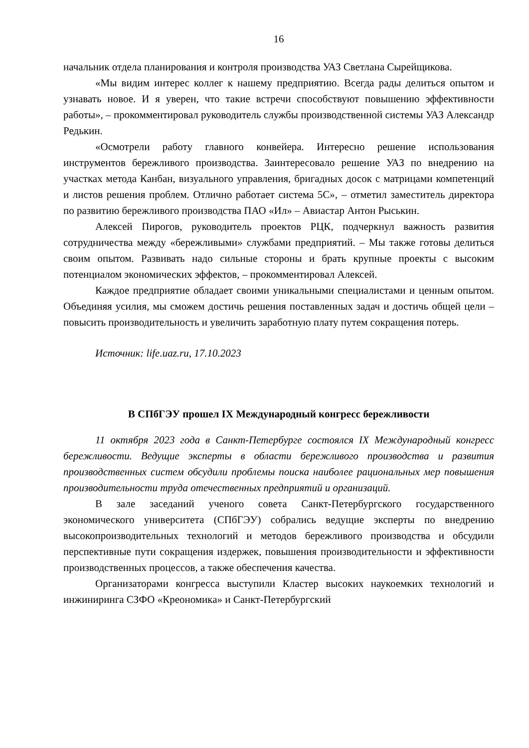16
начальник отдела планирования и контроля производства УАЗ Светлана Сырейщикова.
«Мы видим интерес коллег к нашему предприятию. Всегда рады делиться опытом и узнавать новое. И я уверен, что такие встречи способствуют повышению эффективности работы», – прокомментировал руководитель службы производственной системы УАЗ Александр Редькин.
«Осмотрели работу главного конвейера. Интересно решение использования инструментов бережливого производства. Заинтересовало решение УАЗ по внедрению на участках метода Канбан, визуального управления, бригадных досок с матрицами компетенций и листов решения проблем. Отлично работает система 5С», – отметил заместитель директора по развитию бережливого производства ПАО «Ил» – Авиастар Антон Рыськин.
Алексей Пирогов, руководитель проектов РЦК, подчеркнул важность развития сотрудничества между «бережливыми» службами предприятий. – Мы также готовы делиться своим опытом. Развивать надо сильные стороны и брать крупные проекты с высоким потенциалом экономических эффектов, – прокомментировал Алексей.
Каждое предприятие обладает своими уникальными специалистами и ценным опытом. Объединяя усилия, мы сможем достичь решения поставленных задач и достичь общей цели – повысить производительность и увеличить заработную плату путем сокращения потерь.
Источник: life.uaz.ru, 17.10.2023
В СПбГЭУ прошел IX Международный конгресс бережливости
11 октября 2023 года в Санкт-Петербурге состоялся IX Международный конгресс бережливости. Ведущие эксперты в области бережливого производства и развития производственных систем обсудили проблемы поиска наиболее рациональных мер повышения производительности труда отечественных предприятий и организаций.
В зале заседаний ученого совета Санкт-Петербургского государственного экономического университета (СПбГЭУ) собрались ведущие эксперты по внедрению высокопроизводительных технологий и методов бережливого производства и обсудили перспективные пути сокращения издержек, повышения производительности и эффективности производственных процессов, а также обеспечения качества.
Организаторами конгресса выступили Кластер высоких наукоемких технологий и инжиниринга СЗФО «Креономика» и Санкт-Петербургский